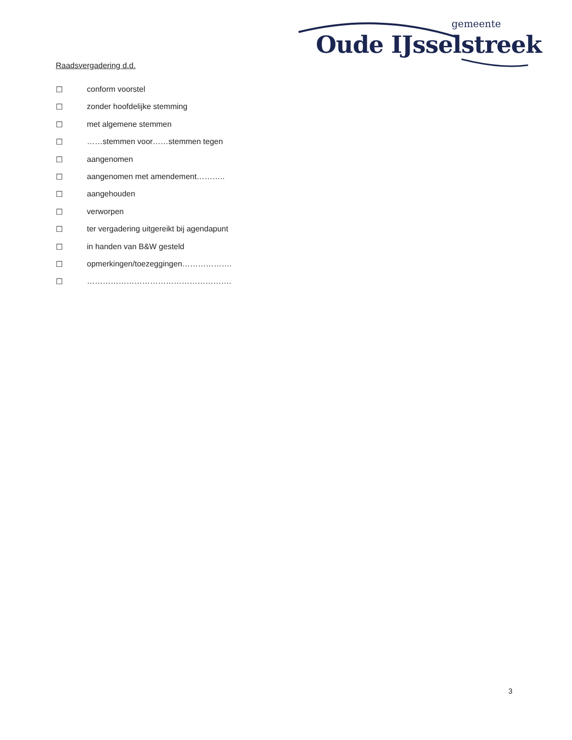gemeente
Oude IJsselstreek
Raadsvergadering d.d.
☐ conform voorstel
☐ zonder hoofdelijke stemming
☐ met algemene stemmen
☐ ……stemmen voor……stemmen tegen
☐ aangenomen
☐ aangenomen met amendement………..
☐ aangehouden
☐ verworpen
☐ ter vergadering uitgereikt bij agendapunt
☐ in handen van B&W gesteld
☐ opmerkingen/toezeggingen……………….
☐ ……………………………………………….
3